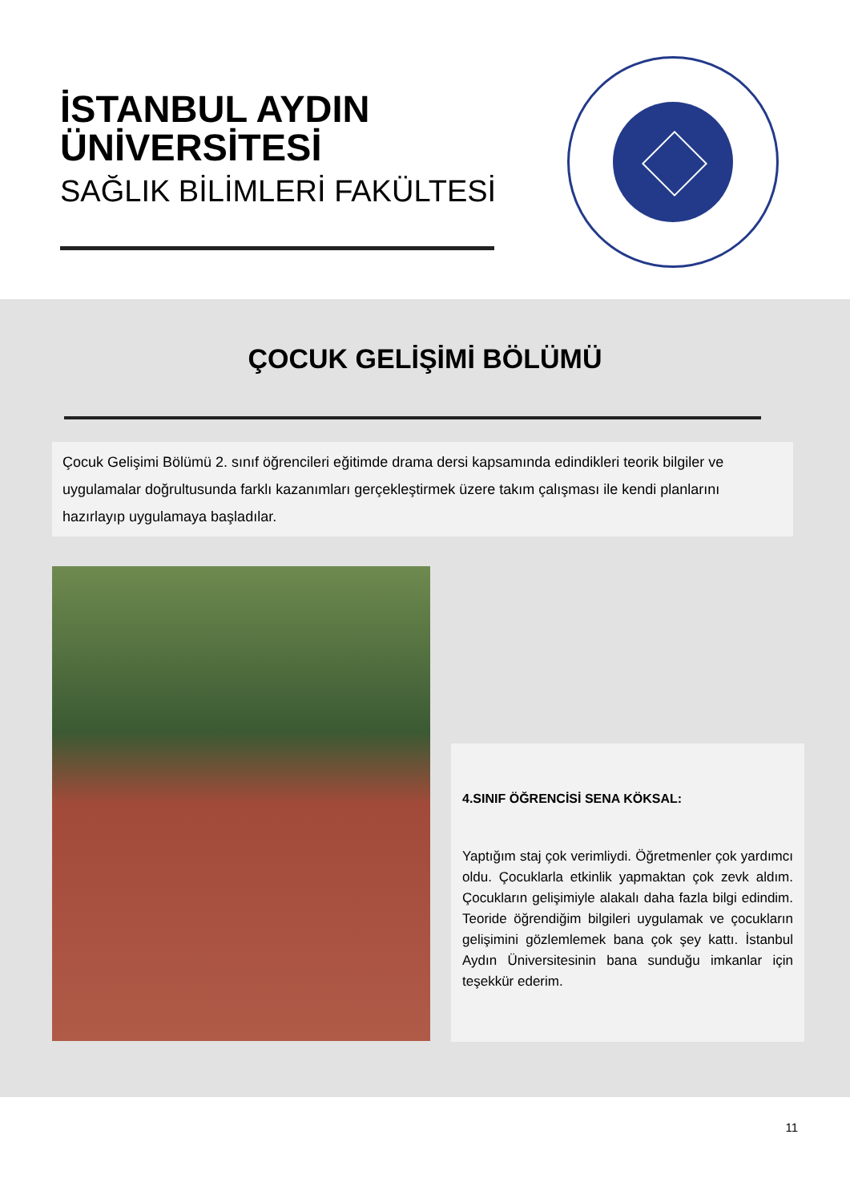İSTANBUL AYDIN
ÜNİVERSİTESİ
SAĞLIK BİLİMLERİ FAKÜLTESİ
ÇOCUK GELİŞİMİ BÖLÜMÜ
Çocuk Gelişimi Bölümü 2. sınıf öğrencileri eğitimde drama dersi kapsamında edindikleri teorik bilgiler ve uygulamalar doğrultusunda farklı kazanımları gerçekleştirmek üzere takım çalışması ile kendi planlarını hazırlayıp uygulamaya başladılar.
4.SINIF ÖĞRENCİSİ SENA KÖKSAL:
Yaptığım staj çok verimliydi. Öğretmenler çok yardımcı oldu. Çocuklarla etkinlik yapmaktan çok zevk aldım. Çocukların gelişimiyle alakalı daha fazla bilgi edindim. Teoride öğrendiğim bilgileri uygulamak ve çocukların gelişimini gözlemlemek bana çok şey kattı. İstanbul Aydın Üniversitesinin bana sunduğu imkanlar için teşekkür ederim.
11